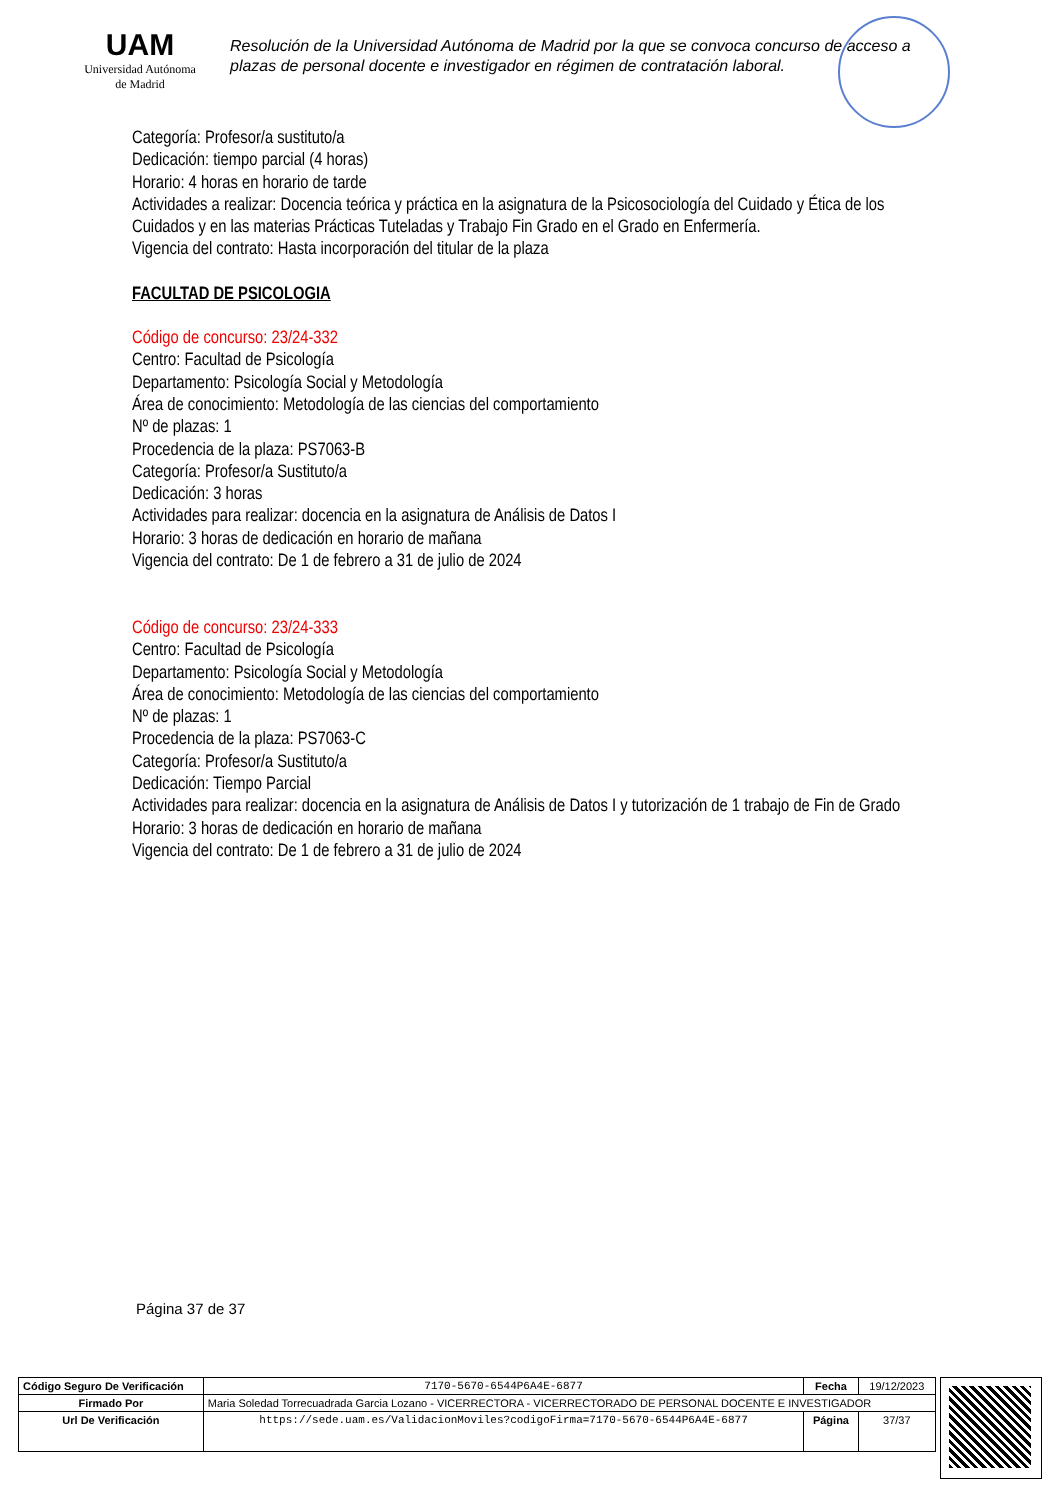UAM
Universidad Autónoma
de Madrid
Resolución de la Universidad Autónoma de Madrid por la que se convoca concurso de acceso a plazas de personal docente e investigador en régimen de contratación laboral.
Categoría: Profesor/a sustituto/a
Dedicación: tiempo parcial (4 horas)
Horario: 4 horas en horario de tarde
Actividades a realizar: Docencia teórica y práctica en la asignatura de la Psicosociología del Cuidado y Ética de los Cuidados y en las materias Prácticas Tuteladas y Trabajo Fin Grado en el Grado en Enfermería.
Vigencia del contrato: Hasta incorporación del titular de la plaza
FACULTAD DE PSICOLOGIA
Código de concurso: 23/24-332
Centro: Facultad de Psicología
Departamento: Psicología Social y Metodología
Área de conocimiento: Metodología de las ciencias del comportamiento
Nº de plazas: 1
Procedencia de la plaza: PS7063-B
Categoría: Profesor/a Sustituto/a
Dedicación: 3 horas
Actividades para realizar: docencia en la asignatura de Análisis de Datos I
Horario: 3 horas de dedicación en horario de mañana
Vigencia del contrato: De 1 de febrero a 31 de julio de 2024
Código de concurso: 23/24-333
Centro: Facultad de Psicología
Departamento: Psicología Social y Metodología
Área de conocimiento: Metodología de las ciencias del comportamiento
Nº de plazas: 1
Procedencia de la plaza: PS7063-C
Categoría: Profesor/a Sustituto/a
Dedicación: Tiempo Parcial
Actividades para realizar: docencia en la asignatura de Análisis de Datos I y tutorización de 1 trabajo de Fin de Grado
Horario: 3 horas de dedicación en horario de mañana
Vigencia del contrato: De 1 de febrero a 31 de julio de 2024
Página 37 de 37
| Código Seguro De Verificación | 7170-5670-6544P6A4E-6877 | Fecha | 19/12/2023 |
| Firmado Por | Maria Soledad Torrecuadrada Garcia Lozano - VICERRECTORA - VICERRECTORADO DE PERSONAL DOCENTE E INVESTIGADOR | | |
| Url De Verificación | https://sede.uam.es/ValidacionMoviles?codigoFirma=7170-5670-6544P6A4E-6877 | Página | 37/37 |